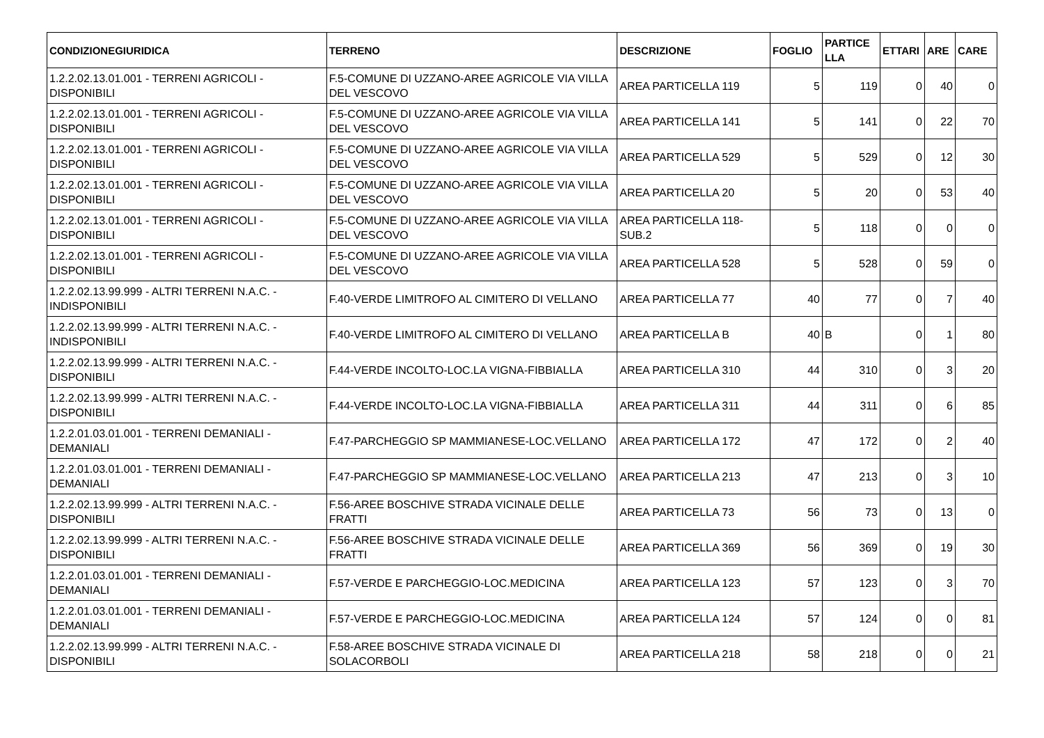| CONDIZIONEGIURIDICA | TERRENO | DESCRIZIONE | FOGLIO | PARTICE LLA | ETTARI | ARE | CARE |
| --- | --- | --- | --- | --- | --- | --- | --- |
| 1.2.2.02.13.01.001 - TERRENI AGRICOLI - DISPONIBILI | F.5-COMUNE DI UZZANO-AREE AGRICOLE VIA VILLA DEL VESCOVO | AREA PARTICELLA 119 | 5 | 119 | 0 | 40 | 0 |
| 1.2.2.02.13.01.001 - TERRENI AGRICOLI - DISPONIBILI | F.5-COMUNE DI UZZANO-AREE AGRICOLE VIA VILLA DEL VESCOVO | AREA PARTICELLA 141 | 5 | 141 | 0 | 22 | 70 |
| 1.2.2.02.13.01.001 - TERRENI AGRICOLI - DISPONIBILI | F.5-COMUNE DI UZZANO-AREE AGRICOLE VIA VILLA DEL VESCOVO | AREA PARTICELLA 529 | 5 | 529 | 0 | 12 | 30 |
| 1.2.2.02.13.01.001 - TERRENI AGRICOLI - DISPONIBILI | F.5-COMUNE DI UZZANO-AREE AGRICOLE VIA VILLA DEL VESCOVO | AREA PARTICELLA 20 | 5 | 20 | 0 | 53 | 40 |
| 1.2.2.02.13.01.001 - TERRENI AGRICOLI - DISPONIBILI | F.5-COMUNE DI UZZANO-AREE AGRICOLE VIA VILLA DEL VESCOVO | AREA PARTICELLA 118-SUB.2 | 5 | 118 | 0 | 0 | 0 |
| 1.2.2.02.13.01.001 - TERRENI AGRICOLI - DISPONIBILI | F.5-COMUNE DI UZZANO-AREE AGRICOLE VIA VILLA DEL VESCOVO | AREA PARTICELLA 528 | 5 | 528 | 0 | 59 | 0 |
| 1.2.2.02.13.99.999 - ALTRI TERRENI N.A.C. - INDISPONIBILI | F.40-VERDE LIMITROFO AL CIMITERO DI VELLANO | AREA PARTICELLA 77 | 40 | 77 | 0 | 7 | 40 |
| 1.2.2.02.13.99.999 - ALTRI TERRENI N.A.C. - INDISPONIBILI | F.40-VERDE LIMITROFO AL CIMITERO DI VELLANO | AREA PARTICELLA B | 40 | B | 0 | 1 | 80 |
| 1.2.2.02.13.99.999 - ALTRI TERRENI N.A.C. - DISPONIBILI | F.44-VERDE INCOLTO-LOC.LA VIGNA-FIBBIALLA | AREA PARTICELLA 310 | 44 | 310 | 0 | 3 | 20 |
| 1.2.2.02.13.99.999 - ALTRI TERRENI N.A.C. - DISPONIBILI | F.44-VERDE INCOLTO-LOC.LA VIGNA-FIBBIALLA | AREA PARTICELLA 311 | 44 | 311 | 0 | 6 | 85 |
| 1.2.2.01.03.01.001 - TERRENI DEMANIALI - DEMANIALI | F.47-PARCHEGGIO SP MAMMIANESE-LOC.VELLANO | AREA PARTICELLA 172 | 47 | 172 | 0 | 2 | 40 |
| 1.2.2.01.03.01.001 - TERRENI DEMANIALI - DEMANIALI | F.47-PARCHEGGIO SP MAMMIANESE-LOC.VELLANO | AREA PARTICELLA 213 | 47 | 213 | 0 | 3 | 10 |
| 1.2.2.02.13.99.999 - ALTRI TERRENI N.A.C. - DISPONIBILI | F.56-AREE BOSCHIVE STRADA VICINALE DELLE FRATTI | AREA PARTICELLA 73 | 56 | 73 | 0 | 13 | 0 |
| 1.2.2.02.13.99.999 - ALTRI TERRENI N.A.C. - DISPONIBILI | F.56-AREE BOSCHIVE STRADA VICINALE DELLE FRATTI | AREA PARTICELLA 369 | 56 | 369 | 0 | 19 | 30 |
| 1.2.2.01.03.01.001 - TERRENI DEMANIALI - DEMANIALI | F.57-VERDE E PARCHEGGIO-LOC.MEDICINA | AREA PARTICELLA 123 | 57 | 123 | 0 | 3 | 70 |
| 1.2.2.01.03.01.001 - TERRENI DEMANIALI - DEMANIALI | F.57-VERDE E PARCHEGGIO-LOC.MEDICINA | AREA PARTICELLA 124 | 57 | 124 | 0 | 0 | 81 |
| 1.2.2.02.13.99.999 - ALTRI TERRENI N.A.C. - DISPONIBILI | F.58-AREE BOSCHIVE STRADA VICINALE DI SOLACORBOLI | AREA PARTICELLA 218 | 58 | 218 | 0 | 0 | 21 |